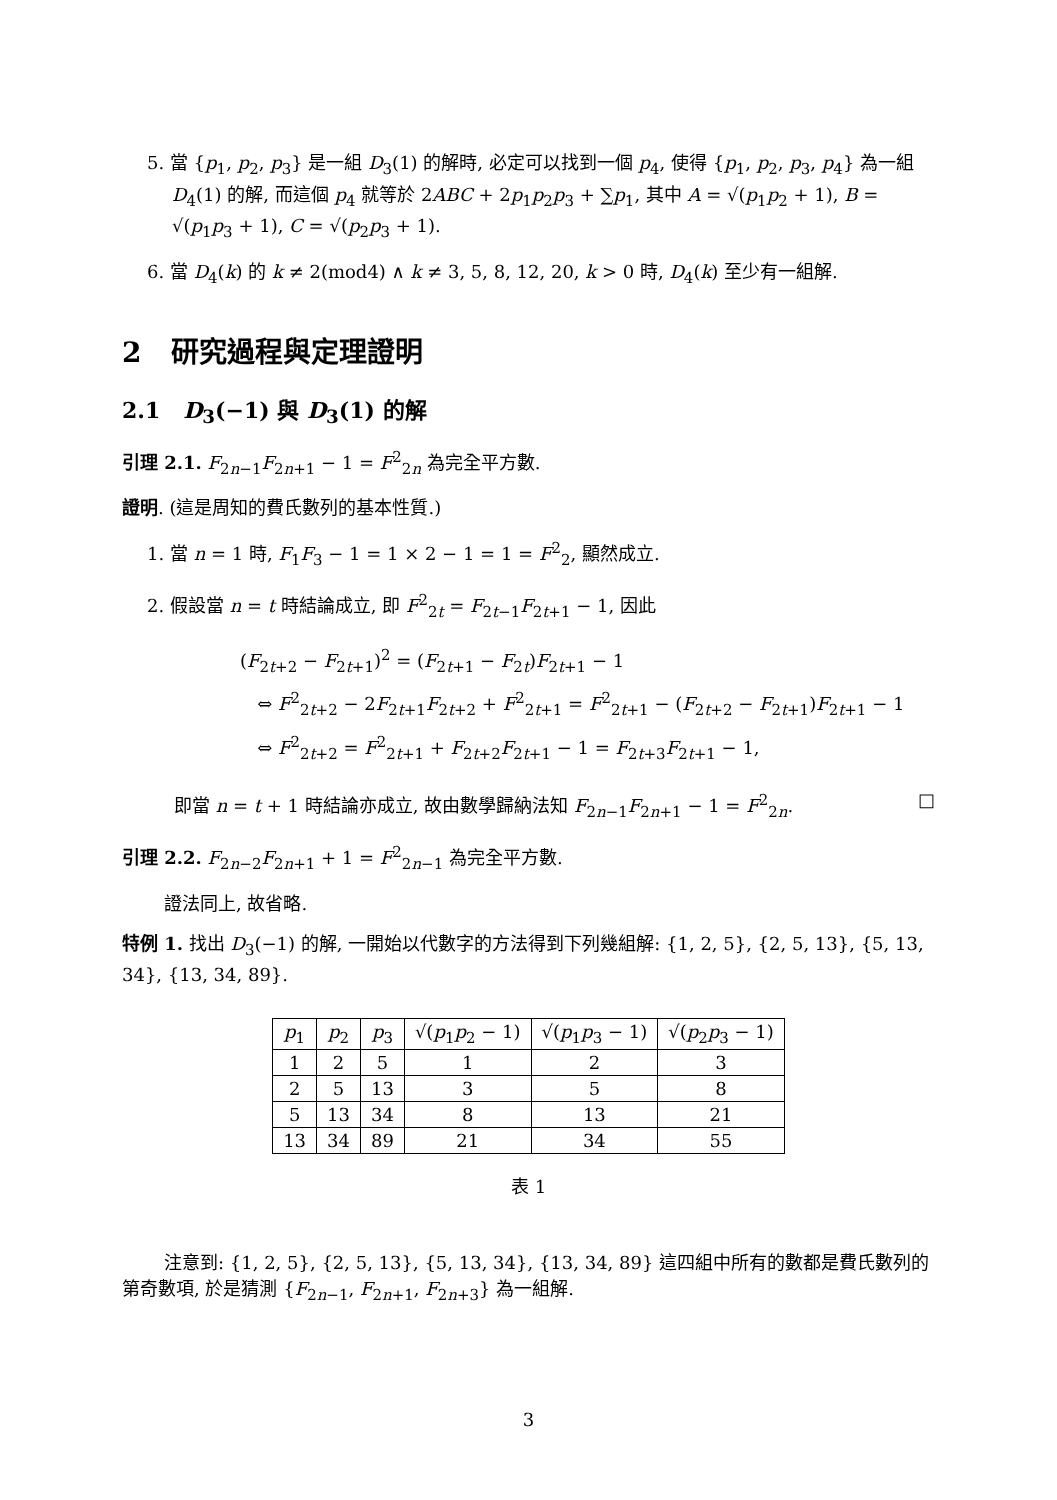5. 當 {p<sub>1</sub>, p<sub>2</sub>, p<sub>3</sub>} 是一組 D<sub>3</sub>(1) 的解時, 必定可以找到一個 p<sub>4</sub>, 使得 {p<sub>1</sub>, p<sub>2</sub>, p<sub>3</sub>, p<sub>4</sub>} 為一組 D<sub>4</sub>(1) 的解, 而這個 p<sub>4</sub> 就等於 2ABC + 2p<sub>1</sub>p<sub>2</sub>p<sub>3</sub> + ∑p<sub>1</sub>, 其中 A = √(p<sub>1</sub>p<sub>2</sub> + 1), B = √(p<sub>1</sub>p<sub>3</sub> + 1), C = √(p<sub>2</sub>p<sub>3</sub> + 1).
6. 當 D<sub>4</sub>(k) 的 k ≠ 2(mod4) ∧ k ≠ 3, 5, 8, 12, 20, k > 0 時, D<sub>4</sub>(k) 至少有一組解.
2 研究過程與定理證明
2.1 D<sub>3</sub>(−1) 與 D<sub>3</sub>(1) 的解
引理 2.1. F<sub>2n−1</sub>F<sub>2n+1</sub> − 1 = F<sup>2</sup><sub>2n</sub> 為完全平方數.
證明. (這是周知的費氏數列的基本性質.)
1. 當 n = 1 時, F<sub>1</sub>F<sub>3</sub> − 1 = 1 × 2 − 1 = 1 = F<sup>2</sup><sub>2</sub>, 顯然成立.
2. 假設當 n = t 時結論成立, 即 F<sup>2</sup><sub>2t</sub> = F<sub>2t−1</sub>F<sub>2t+1</sub> − 1, 因此
(F<sub>2t+2</sub> − F<sub>2t+1</sub>)<sup>2</sup> = (F<sub>2t+1</sub> − F<sub>2t</sub>)F<sub>2t+1</sub> − 1
⇔ F<sup>2</sup><sub>2t+2</sub> − 2F<sub>2t+1</sub>F<sub>2t+2</sub> + F<sup>2</sup><sub>2t+1</sub> = F<sup>2</sup><sub>2t+1</sub> − (F<sub>2t+2</sub> − F<sub>2t+1</sub>)F<sub>2t+1</sub> − 1
⇔ F<sup>2</sup><sub>2t+2</sub> = F<sup>2</sup><sub>2t+1</sub> + F<sub>2t+2</sub>F<sub>2t+1</sub> − 1 = F<sub>2t+3</sub>F<sub>2t+1</sub> − 1,
即當 n = t + 1 時結論亦成立, 故由數學歸納法知 F<sub>2n−1</sub>F<sub>2n+1</sub> − 1 = F<sup>2</sup><sub>2n</sub>. □
引理 2.2. F<sub>2n−2</sub>F<sub>2n+1</sub> + 1 = F<sup>2</sup><sub>2n−1</sub> 為完全平方數.
證法同上, 故省略.
特例 1. 找出 D<sub>3</sub>(−1) 的解, 一開始以代數字的方法得到下列幾組解: {1, 2, 5}, {2, 5, 13}, {5, 13, 34}, {13, 34, 89}.
| p<sub>1</sub> | p<sub>2</sub> | p<sub>3</sub> | √( p<sub>1</sub> p<sub>2</sub> − 1) | √( p<sub>1</sub> p<sub>3</sub> − 1) | √( p<sub>2</sub> p<sub>3</sub> − 1) |
| 1 | 2 | 5 | 1 | 2 | 3 |
| 2 | 5 | 13 | 3 | 5 | 8 |
| 5 | 13 | 34 | 8 | 13 | 21 |
| 13 | 34 | 89 | 21 | 34 | 55 |
表 1
注意到: {1, 2, 5}, {2, 5, 13}, {5, 13, 34}, {13, 34, 89} 這四組中所有的數都是費氏數列的第奇數項, 於是猜測 {F<sub>2n−1</sub>, F<sub>2n+1</sub>, F<sub>2n+3</sub>} 為一組解.
3